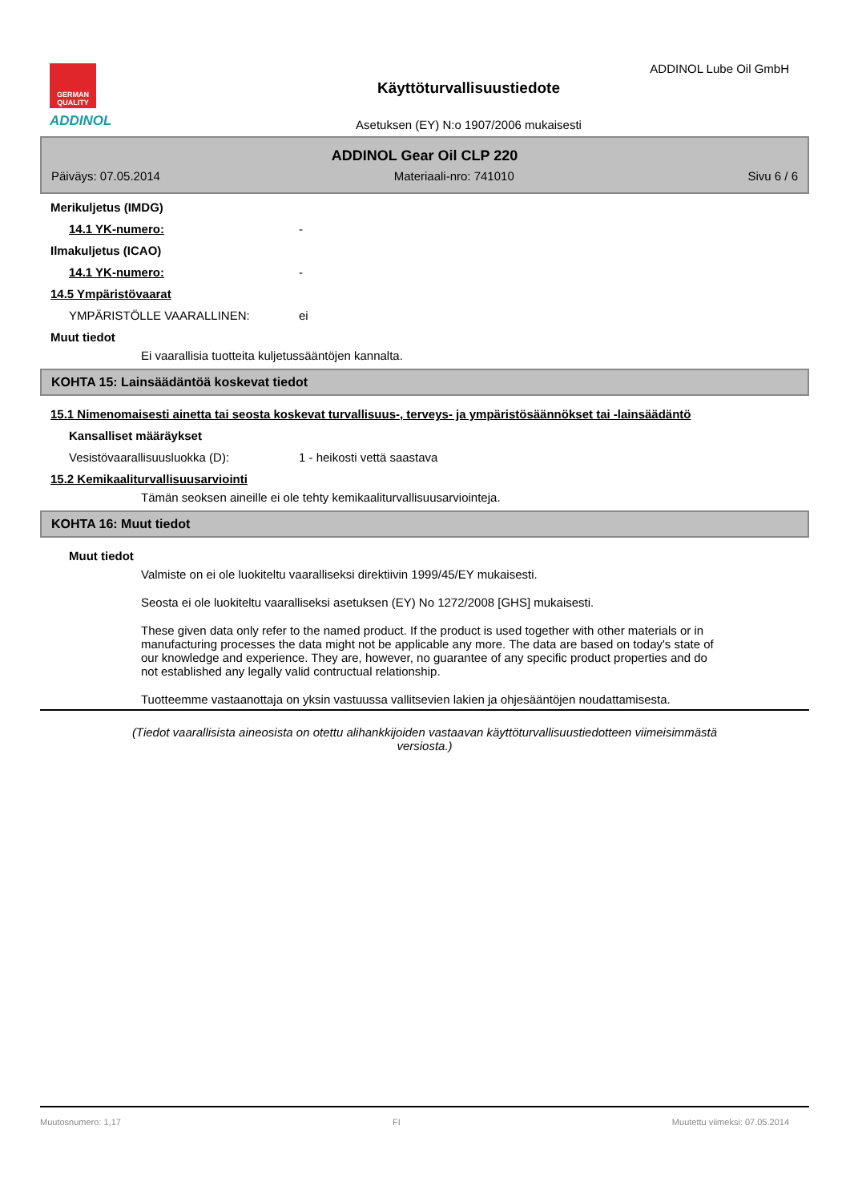GERMAN
QUALITY
ADDINOL
ADDINOL Lube Oil GmbH
Käyttöturvallisuustiedote
Asetuksen (EY) N:o 1907/2006 mukaisesti
ADDINOL Gear Oil CLP 220
Päiväys: 07.05.2014 Materiaali-nro: 741010 Sivu 6 / 6
Merikuljetus (IMDG)
14.1 YK-numero: -
Ilmakuljetus (ICAO)
14.1 YK-numero: -
14.5 Ympäristövaarat
YMPÄRISTÖLLE VAARALLINEN: ei
Muut tiedot
Ei vaarallisia tuotteita kuljetussääntöjen kannalta.
KOHTA 15: Lainsäädäntöä koskevat tiedot
15.1 Nimenomaisesti ainetta tai seosta koskevat turvallisuus-, terveys- ja ympäristösäännökset tai -lainsäädäntö
Kansalliset määräykset
Vesistövaarallisuusluokka (D): 1 - heikosti vettä saastava
15.2 Kemikaaliturvallisuusarviointi
Tämän seoksen aineille ei ole tehty kemikaaliturvallisuusarviointeja.
KOHTA 16: Muut tiedot
Muut tiedot
Valmiste on ei ole luokiteltu vaaralliseksi direktiivin 1999/45/EY mukaisesti.
Seosta ei ole luokiteltu vaaralliseksi asetuksen (EY) No 1272/2008 [GHS] mukaisesti.
These given data only refer to the named product. If the product is used together with other materials or in manufacturing processes the data might not be applicable any more. The data are based on today's state of our knowledge and experience. They are, however, no guarantee of any specific product properties and do not established any legally valid contructual relationship.
Tuotteemme vastaanottaja on yksin vastuussa vallitsevien lakien ja ohjesääntöjen noudattamisesta.
(Tiedot vaarallisista aineosista on otettu alihankkijoiden vastaavan käyttöturvallisuustiedotteen viimeisimmästä versiosta.)
Muutosnumero: 1,17 FI Muutettu viimeksi: 07.05.2014